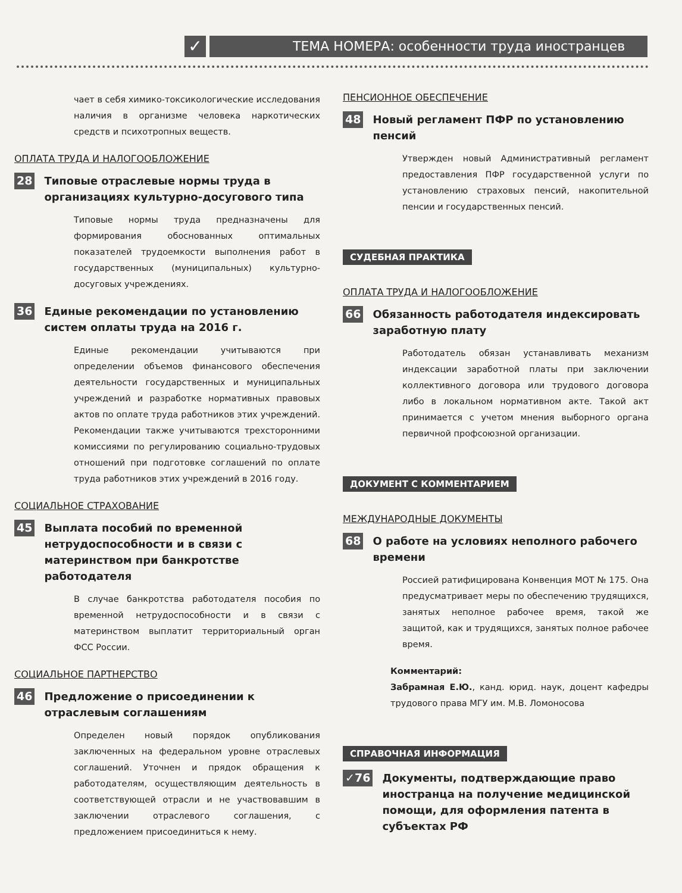✓
ТЕМА НОМЕРА: особенности труда иностранцев
чает в себя химико-токсикологические исследования наличия в организме человека наркотических средств и психотропных веществ.
ОПЛАТА ТРУДА И НАЛОГООБЛОЖЕНИЕ
28 Типовые отраслевые нормы труда в организациях культурно-досугового типа
Типовые нормы труда предназначены для формирования обоснованных оптимальных показателей трудоемкости выполнения работ в государственных (муниципальных) культурно-досуговых учреждениях.
36 Единые рекомендации по установлению систем оплаты труда на 2016 г.
Единые рекомендации учитываются при определении объемов финансового обеспечения деятельности государственных и муниципальных учреждений и разработке нормативных правовых актов по оплате труда работников этих учреждений. Рекомендации также учитываются трехсторонними комиссиями по регулированию социально-трудовых отношений при подготовке соглашений по оплате труда работников этих учреждений в 2016 году.
СОЦИАЛЬНОЕ СТРАХОВАНИЕ
45 Выплата пособий по временной нетрудоспособности и в связи с материнством при банкротстве работодателя
В случае банкротства работодателя пособия по временной нетрудоспособности и в связи с материнством выплатит территориальный орган ФСС России.
СОЦИАЛЬНОЕ ПАРТНЕРСТВО
46 Предложение о присоединении к отраслевым соглашениям
Определен новый порядок опубликования заключенных на федеральном уровне отраслевых соглашений. Уточнен и прядок обращения к работодателям, осуществляющим деятельность в соответствующей отрасли и не участвовавшим в заключении отраслевого соглашения, с предложением присоединиться к нему.
ПЕНСИОННОЕ ОБЕСПЕЧЕНИЕ
48 Новый регламент ПФР по установлению пенсий
Утвержден новый Административный регламент предоставления ПФР государственной услуги по установлению страховых пенсий, накопительной пенсии и государственных пенсий.
СУДЕБНАЯ ПРАКТИКА
ОПЛАТА ТРУДА И НАЛОГООБЛОЖЕНИЕ
66 Обязанность работодателя индексировать заработную плату
Работодатель обязан устанавливать механизм индексации заработной платы при заключении коллективного договора или трудового договора либо в локальном нормативном акте. Такой акт принимается с учетом мнения выборного органа первичной профсоюзной организации.
ДОКУМЕНТ С КОММЕНТАРИЕМ
МЕЖДУНАРОДНЫЕ ДОКУМЕНТЫ
68 О работе на условиях неполного рабочего времени
Россией ратифицирована Конвенция МОТ № 175. Она предусматривает меры по обеспечению трудящихся, занятых неполное рабочее время, такой же защитой, как и трудящихся, занятых полное рабочее время.
Комментарий:
Забрамная Е.Ю., канд. юрид. наук, доцент кафедры трудового права МГУ им. М.В. Ломоносова
СПРАВОЧНАЯ ИНФОРМАЦИЯ
✓76 Документы, подтверждающие право иностранца на получение медицинской помощи, для оформления патента в субъектах РФ